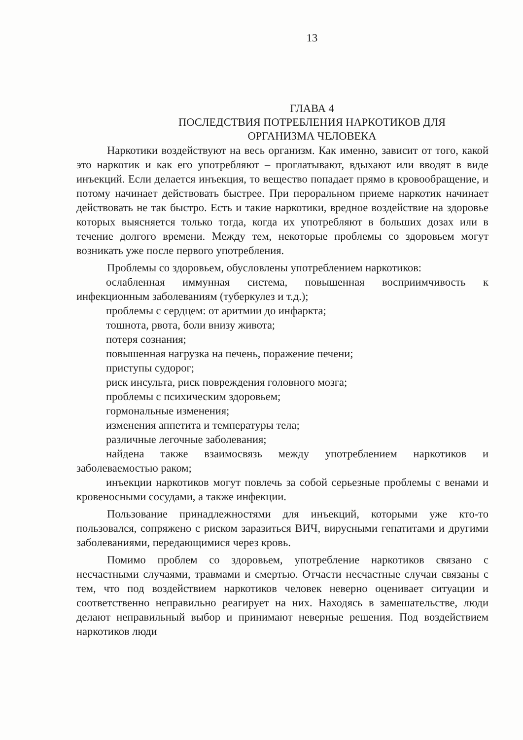13
ГЛАВА 4
ПОСЛЕДСТВИЯ ПОТРЕБЛЕНИЯ НАРКОТИКОВ ДЛЯ
ОРГАНИЗМА ЧЕЛОВЕКА
Наркотики воздействуют на весь организм. Как именно, зависит от того, какой это наркотик и как его употребляют – проглатывают, вдыхают или вводят в виде инъекций. Если делается инъекция, то вещество попадает прямо в кровообращение, и потому начинает действовать быстрее. При пероральном приеме наркотик начинает действовать не так быстро. Есть и такие наркотики, вредное воздействие на здоровье которых выясняется только тогда, когда их употребляют в больших дозах или в течение долгого времени. Между тем, некоторые проблемы со здоровьем могут возникать уже после первого употребления.
Проблемы со здоровьем, обусловлены употреблением наркотиков:
ослабленная иммунная система, повышенная восприимчивость к инфекционным заболеваниям (туберкулез и т.д.);
проблемы с сердцем: от аритмии до инфаркта;
тошнота, рвота, боли внизу живота;
потеря сознания;
повышенная нагрузка на печень, поражение печени;
приступы судорог;
риск инсульта, риск повреждения головного мозга;
проблемы с психическим здоровьем;
гормональные изменения;
изменения аппетита и температуры тела;
различные легочные заболевания;
найдена также взаимосвязь между употреблением наркотиков и заболеваемостью раком;
инъекции наркотиков могут повлечь за собой серьезные проблемы с венами и кровеносными сосудами, а также инфекции.
Пользование принадлежностями для инъекций, которыми уже кто-то пользовался, сопряжено с риском заразиться ВИЧ, вирусными гепатитами и другими заболеваниями, передающимися через кровь.
Помимо проблем со здоровьем, употребление наркотиков связано с несчастными случаями, травмами и смертью. Отчасти несчастные случаи связаны с тем, что под воздействием наркотиков человек неверно оценивает ситуации и соответственно неправильно реагирует на них. Находясь в замешательстве, люди делают неправильный выбор и принимают неверные решения. Под воздействием наркотиков люди